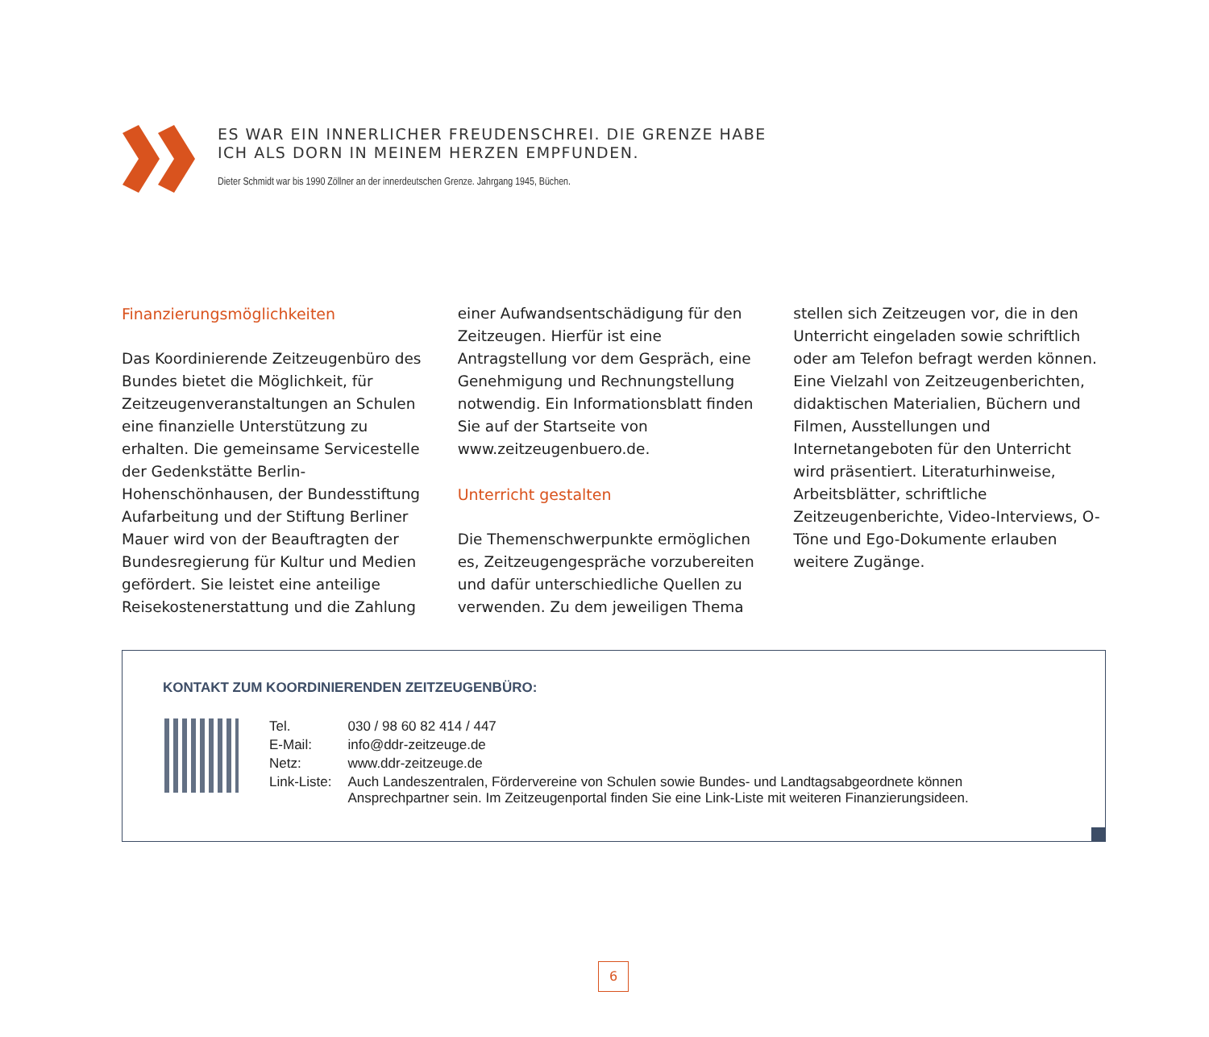ES WAR EIN INNERLICHER FREUDENSCHREI. DIE GRENZE HABE
ICH ALS DORN IN MEINEM HERZEN EMPFUNDEN.
Dieter Schmidt war bis 1990 Zöllner an der innerdeutschen Grenze. Jahrgang 1945, Büchen.
Finanzierungsmöglichkeiten
Das Koordinierende Zeitzeugenbüro des Bundes bietet die Möglichkeit, für Zeitzeugenveranstaltungen an Schulen eine finanzielle Unterstützung zu erhalten. Die gemeinsame Servicestelle der Gedenkstätte Berlin-Hohenschönhausen, der Bundesstiftung Aufarbeitung und der Stiftung Berliner Mauer wird von der Beauftragten der Bundesregierung für Kultur und Medien gefördert. Sie leistet eine anteilige Reisekostenerstattung und die Zahlung einer Aufwandsentschädigung für den Zeitzeugen. Hierfür ist eine Antragstellung vor dem Gespräch, eine Genehmigung und Rechnungstellung notwendig. Ein Informationsblatt finden Sie auf der Startseite von www.zeitzeugenbuero.de.
Unterricht gestalten
Die Themenschwerpunkte ermöglichen es, Zeitzeugengespräche vorzubereiten und dafür unterschiedliche Quellen zu verwenden. Zu dem jeweiligen Thema stellen sich Zeitzeugen vor, die in den Unterricht eingeladen sowie schriftlich oder am Telefon befragt werden können. Eine Vielzahl von Zeitzeugenberichten, didaktischen Materialien, Büchern und Filmen, Ausstellungen und Internetangeboten für den Unterricht wird präsentiert. Literaturhinweise, Arbeitsblätter, schriftliche Zeitzeugenberichte, Video-Interviews, O-Töne und Ego-Dokumente erlauben weitere Zugänge.
KONTAKT ZUM KOORDINIERENDEN ZEITZEUGENBÜRO:
| Tel. | 030 / 98 60 82 414 / 447 |
| E-Mail: | info@ddr-zeitzeuge.de |
| Netz: | www.ddr-zeitzeuge.de |
| Link-Liste: | Auch Landeszentralen, Fördervereine von Schulen sowie Bundes- und Landtagsabgeordnete können Ansprechpartner sein. Im Zeitzeugenportal finden Sie eine Link-Liste mit weiteren Finanzierungsideen. |
6